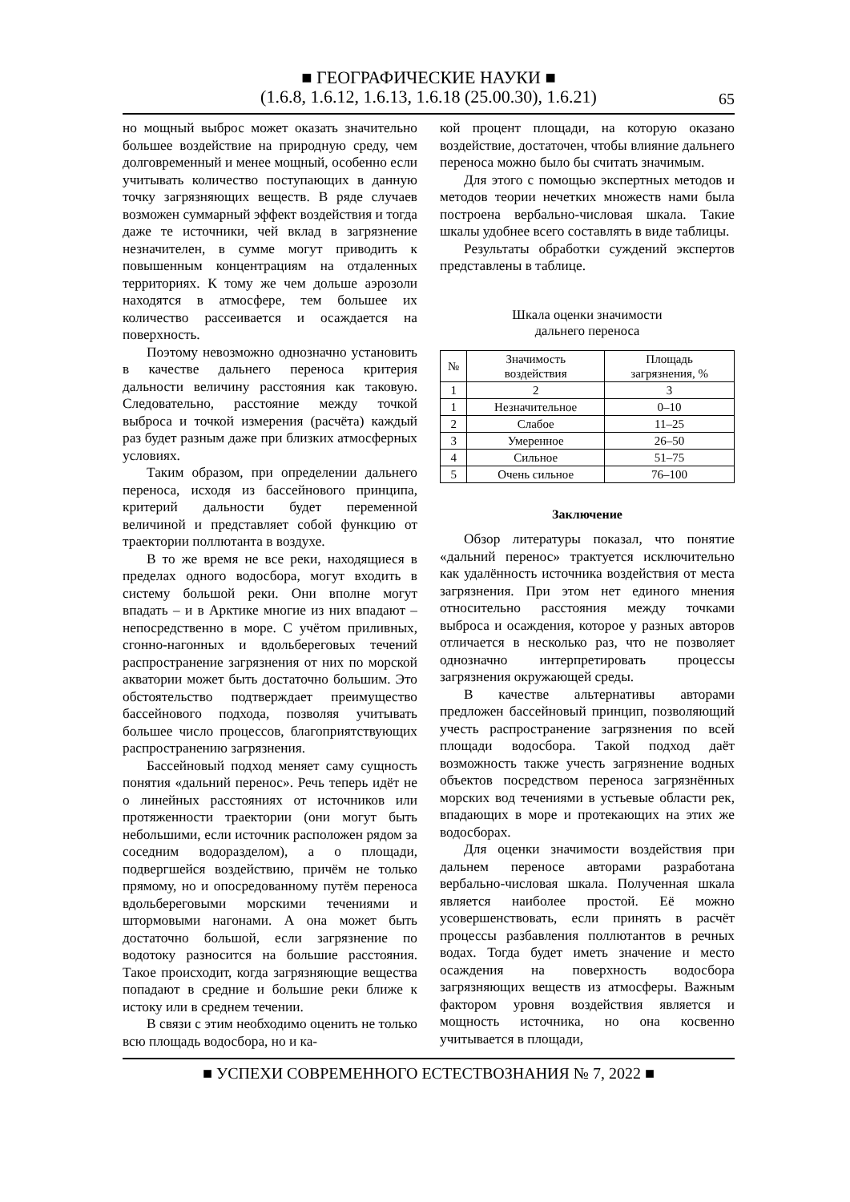■ ГЕОГРАФИЧЕСКИЕ НАУКИ ■
(1.6.8, 1.6.12, 1.6.13, 1.6.18 (25.00.30), 1.6.21)
65
но мощный выброс может оказать значительно большее воздействие на природную среду, чем долговременный и менее мощный, особенно если учитывать количество поступающих в данную точку загрязняющих веществ. В ряде случаев возможен суммарный эффект воздействия и тогда даже те источники, чей вклад в загрязнение незначителен, в сумме могут приводить к повышенным концентрациям на отдаленных территориях. К тому же чем дольше аэрозоли находятся в атмосфере, тем большее их количество рассеивается и осаждается на поверхность.
Поэтому невозможно однозначно установить в качестве дальнего переноса критерия дальности величину расстояния как таковую. Следовательно, расстояние между точкой выброса и точкой измерения (расчёта) каждый раз будет разным даже при близких атмосферных условиях.
Таким образом, при определении дальнего переноса, исходя из бассейнового принципа, критерий дальности будет переменной величиной и представляет собой функцию от траектории поллютанта в воздухе.
В то же время не все реки, находящиеся в пределах одного водосбора, могут входить в систему большой реки. Они вполне могут впадать – и в Арктике многие из них впадают – непосредственно в море. С учётом приливных, сгонно-нагонных и вдольбереговых течений распространение загрязнения от них по морской акватории может быть достаточно большим. Это обстоятельство подтверждает преимущество бассейнового подхода, позволяя учитывать большее число процессов, благоприятствующих распространению загрязнения.
Бассейновый подход меняет саму сущность понятия «дальний перенос». Речь теперь идёт не о линейных расстояниях от источников или протяженности траектории (они могут быть небольшими, если источник расположен рядом за соседним водоразделом), а о площади, подвергшейся воздействию, причём не только прямому, но и опосредованному путём переноса вдольбереговыми морскими течениями и штормовыми нагонами. А она может быть достаточно большой, если загрязнение по водотоку разносится на большие расстояния. Такое происходит, когда загрязняющие вещества попадают в средние и большие реки ближе к истоку или в среднем течении.
В связи с этим необходимо оценить не только всю площадь водосбора, но и ка-
кой процент площади, на которую оказано воздействие, достаточен, чтобы влияние дальнего переноса можно было бы считать значимым.
Для этого с помощью экспертных методов и методов теории нечетких множеств нами была построена вербально-числовая шкала. Такие шкалы удобнее всего составлять в виде таблицы.
Результаты обработки суждений экспертов представлены в таблице.
Шкала оценки значимости
дальнего переноса
| № | Значимость воздействия | Площадь загрязнения, % |
| --- | --- | --- |
| 1 | 2 | 3 |
| 1 | Незначительное | 0–10 |
| 2 | Слабое | 11–25 |
| 3 | Умеренное | 26–50 |
| 4 | Сильное | 51–75 |
| 5 | Очень сильное | 76–100 |
Заключение
Обзор литературы показал, что понятие «дальний перенос» трактуется исключительно как удалённость источника воздействия от места загрязнения. При этом нет единого мнения относительно расстояния между точками выброса и осаждения, которое у разных авторов отличается в несколько раз, что не позволяет однозначно интерпретировать процессы загрязнения окружающей среды.
В качестве альтернативы авторами предложен бассейновый принцип, позволяющий учесть распространение загрязнения по всей площади водосбора. Такой подход даёт возможность также учесть загрязнение водных объектов посредством переноса загрязнённых морских вод течениями в устьевые области рек, впадающих в море и протекающих на этих же водосборах.
Для оценки значимости воздействия при дальнем переносе авторами разработана вербально-числовая шкала. Полученная шкала является наиболее простой. Её можно усовершенствовать, если принять в расчёт процессы разбавления поллютантов в речных водах. Тогда будет иметь значение и место осаждения на поверхность водосбора загрязняющих веществ из атмосферы. Важным фактором уровня воздействия является и мощность источника, но она косвенно учитывается в площади,
■ УСПЕХИ СОВРЕМЕННОГО ЕСТЕСТВОЗНАНИЯ № 7, 2022 ■